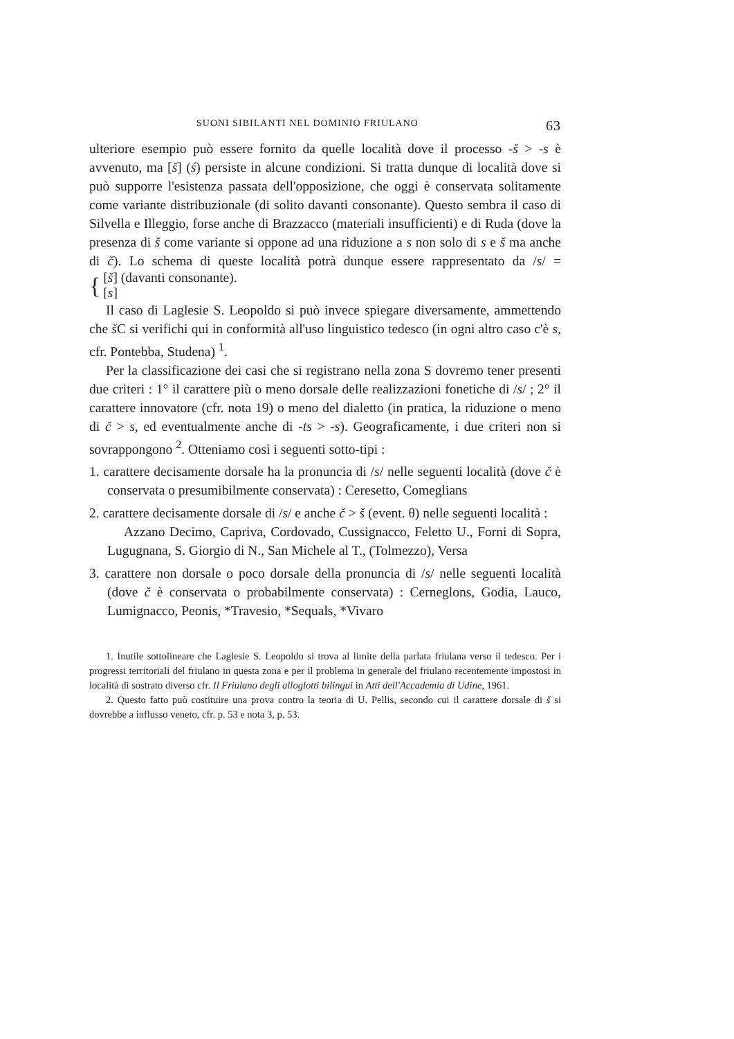SUONI SIBILANTI NEL DOMINIO FRIULANO 63
ulteriore esempio può essere fornito da quelle località dove il processo -š > -s è avvenuto, ma [š] (ś) persiste in alcune condizioni. Si tratta dunque di località dove si può supporre l'esistenza passata dell'opposizione, che oggi è conservata solitamente come variante distribuzionale (di solito davanti consonante). Questo sembra il caso di Silvella e Illeggio, forse anche di Brazzacco (materiali insufficienti) e di Ruda (dove la presenza di š come variante si oppone ad una riduzione a s non solo di s e š ma anche di č). Lo schema di queste località potrà dunque essere rappresentato da /s/ = { [š] (davanti consonante).
[s]
Il caso di Laglesie S. Leopoldo si può invece spiegare diversamente, ammettendo che š C si verifichi qui in conformità all'uso linguistico tedesco (in ogni altro caso c'è s, cfr. Pontebba, Studena) <sup>1</sup>.
Per la classificazione dei casi che si registrano nella zona S dovremo tener presenti due criteri : 1° il carattere più o meno dorsale delle realizzazioni fonetiche di /s/ ; 2° il carattere innovatore (cfr. nota 19) o meno del dialetto (in pratica, la riduzione o meno di č > s, ed eventualmente anche di -ts > -s). Geograficamente, i due criteri non si sovrappongono <sup>2</sup>. Otteniamo così i seguenti sotto-tipi :
1. carattere decisamente dorsale ha la pronuncia di /s/ nelle seguenti località (dove č è conservata o presumibilmente conservata) : Ceresetto, Comeglians
2. carattere decisamente dorsale di /s/ e anche č > š (event. θ) nelle seguenti località :
Azzano Decimo, Capriva, Cordovado, Cussignacco, Feletto U., Forni di Sopra, Lugugnana, S. Giorgio di N., San Michele al T., (Tolmezzo), Versa
3. carattere non dorsale o poco dorsale della pronuncia di /s/ nelle seguenti località (dove č è conservata o probabilmente conservata) : Cerneglons, Godia, Lauco, Lumignacco, Peonis, *Travesio, *Sequals, *Vivaro
1. Inutile sottolineare che Laglesie S. Leopoldo si trova al limite della parlata friulana verso il tedesco. Per i progressi territoriali del friulano in questa zona e per il problema in generale del friulano recentemente impostosi in località di sostrato diverso cfr. Il Friulano degli alloglotti bilingui in Atti dell'Accademia di Udine, 1961.
2. Questo fatto può costituire una prova contro la teoria di U. Pellis, secondo cui il carattere dorsale di š si dovrebbe a influsso veneto, cfr. p. 53 e nota 3, p. 53.